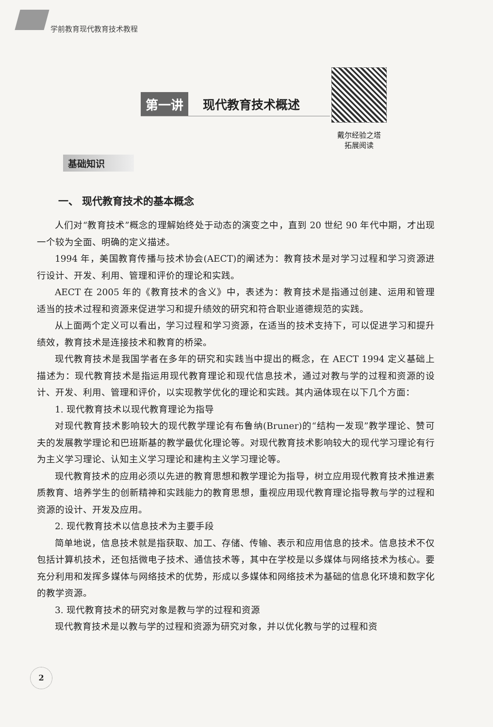学前教育现代教育技术教程
第一讲 现代教育技术概述
戴尔经验之塔
拓展阅读
基础知识
一、 现代教育技术的基本概念
人们对“教育技术”概念的理解始终处于动态的演变之中，直到 20 世纪 90 年代中期，才出现一个较为全面、明确的定义描述。
1994 年，美国教育传播与技术协会(AECT)的阐述为：教育技术是对学习过程和学习资源进行设计、开发、利用、管理和评价的理论和实践。
AECT 在 2005 年的《教育技术的含义》中，表述为：教育技术是指通过创建、运用和管理适当的技术过程和资源来促进学习和提升绩效的研究和符合职业道德规范的实践。
从上面两个定义可以看出，学习过程和学习资源，在适当的技术支持下，可以促进学习和提升绩效，教育技术是连接技术和教育的桥梁。
现代教育技术是我国学者在多年的研究和实践当中提出的概念，在 AECT 1994 定义基础上描述为：现代教育技术是指运用现代教育理论和现代信息技术，通过对教与学的过程和资源的设计、开发、利用、管理和评价，以实现教学优化的理论和实践。其内涵体现在以下几个方面：
1. 现代教育技术以现代教育理论为指导
对现代教育技术影响较大的现代教学理论有布鲁纳(Bruner)的“结构一发现”教学理论、赞可夫的发展教学理论和巴班斯基的教学最优化理论等。对现代教育技术影响较大的现代学习理论有行为主义学习理论、认知主义学习理论和建构主义学习理论等。
现代教育技术的应用必须以先进的教育思想和教学理论为指导，树立应用现代教育技术推进素质教育、培养学生的创新精神和实践能力的教育思想，重视应用现代教育理论指导教与学的过程和资源的设计、开发及应用。
2. 现代教育技术以信息技术为主要手段
简单地说，信息技术就是指获取、加工、存储、传输、表示和应用信息的技术。信息技术不仅包括计算机技术，还包括微电子技术、通信技术等，其中在学校是以多媒体与网络技术为核心。要充分利用和发挥多媒体与网络技术的优势，形成以多媒体和网络技术为基础的信息化环境和数字化的教学资源。
3. 现代教育技术的研究对象是教与学的过程和资源
现代教育技术是以教与学的过程和资源为研究对象，并以优化教与学的过程和资
2